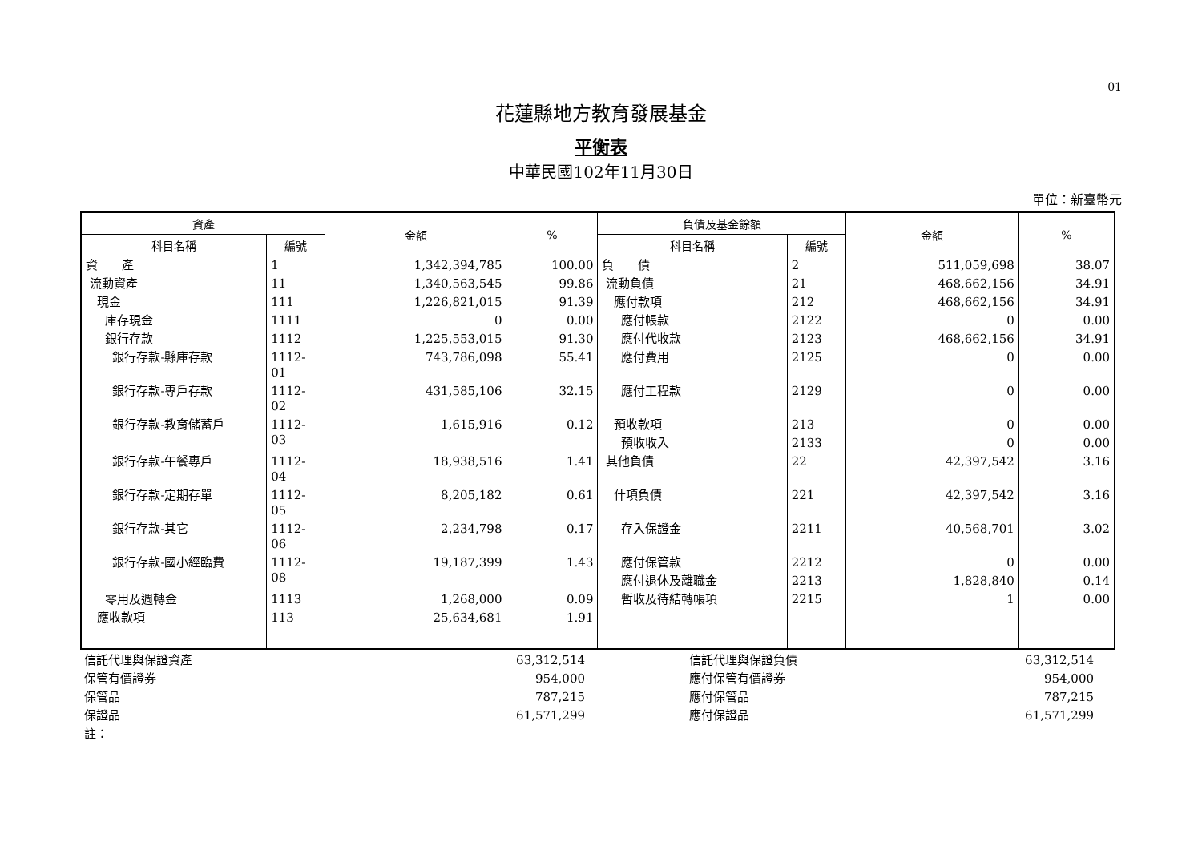01
花蓮縣地方教育發展基金
平衡表
中華民國102年11月30日
單位：新臺幣元
| 資產 | | 金額 | % | 負債及基金餘額 | | 金額 | % |
| --- | --- | --- | --- | --- | --- | --- | --- |
| 科目名稱 | 編號 | | | 科目名稱 | 編號 | | |
| 資 產 | 1 | 1,342,394,785 | 100.00 | 負 債 | 2 | 511,059,698 | 38.07 |
| 流動資產 | 11 | 1,340,563,545 | 99.86 | 流動負債 | 21 | 468,662,156 | 34.91 |
| 現金 | 111 | 1,226,821,015 | 91.39 | 應付款項 | 212 | 468,662,156 | 34.91 |
| 庫存現金 | 1111 | 0 | 0.00 | 應付帳款 | 2122 | 0 | 0.00 |
| 銀行存款 | 1112 | 1,225,553,015 | 91.30 | 應付代收款 | 2123 | 468,662,156 | 34.91 |
| 銀行存款-縣庫存款 | 1112-01 | 743,786,098 | 55.41 | 應付費用 | 2125 | 0 | 0.00 |
| 銀行存款-專戶存款 | 1112-02 | 431,585,106 | 32.15 | 應付工程款 | 2129 | 0 | 0.00 |
| 銀行存款-教育儲蓄戶 | 1112-03 | 1,615,916 | 0.12 | 預收款項 | 213 | 0 | 0.00 |
| | | | | 預收收入 | 2133 | 0 | 0.00 |
| 銀行存款-午餐專戶 | 1112-04 | 18,938,516 | 1.41 | 其他負債 | 22 | 42,397,542 | 3.16 |
| 銀行存款-定期存單 | 1112-05 | 8,205,182 | 0.61 | 什項負債 | 221 | 42,397,542 | 3.16 |
| 銀行存款-其它 | 1112-06 | 2,234,798 | 0.17 | 存入保證金 | 2211 | 40,568,701 | 3.02 |
| 銀行存款-國小經臨費 | 1112-08 | 19,187,399 | 1.43 | 應付保管款 | 2212 | 0 | 0.00 |
| | | | | 應付退休及離職金 | 2213 | 1,828,840 | 0.14 |
| 零用及週轉金 | 1113 | 1,268,000 | 0.09 | 暫收及待結轉帳項 | 2215 | 1 | 0.00 |
| 應收款項 | 113 | 25,634,681 | 1.91 | | | | |
| 信託代理與保證資產 | 63,312,514 | | 信託代理與保證負債 | 63,312,514 | |
| 保管有價證券 | 954,000 | | 應付保管有價證券 | 954,000 | |
| 保管品 | 787,215 | | 應付保管品 | 787,215 | |
| 保證品 | 61,571,299 | | 應付保證品 | 61,571,299 | |
| 註： | | | | | |